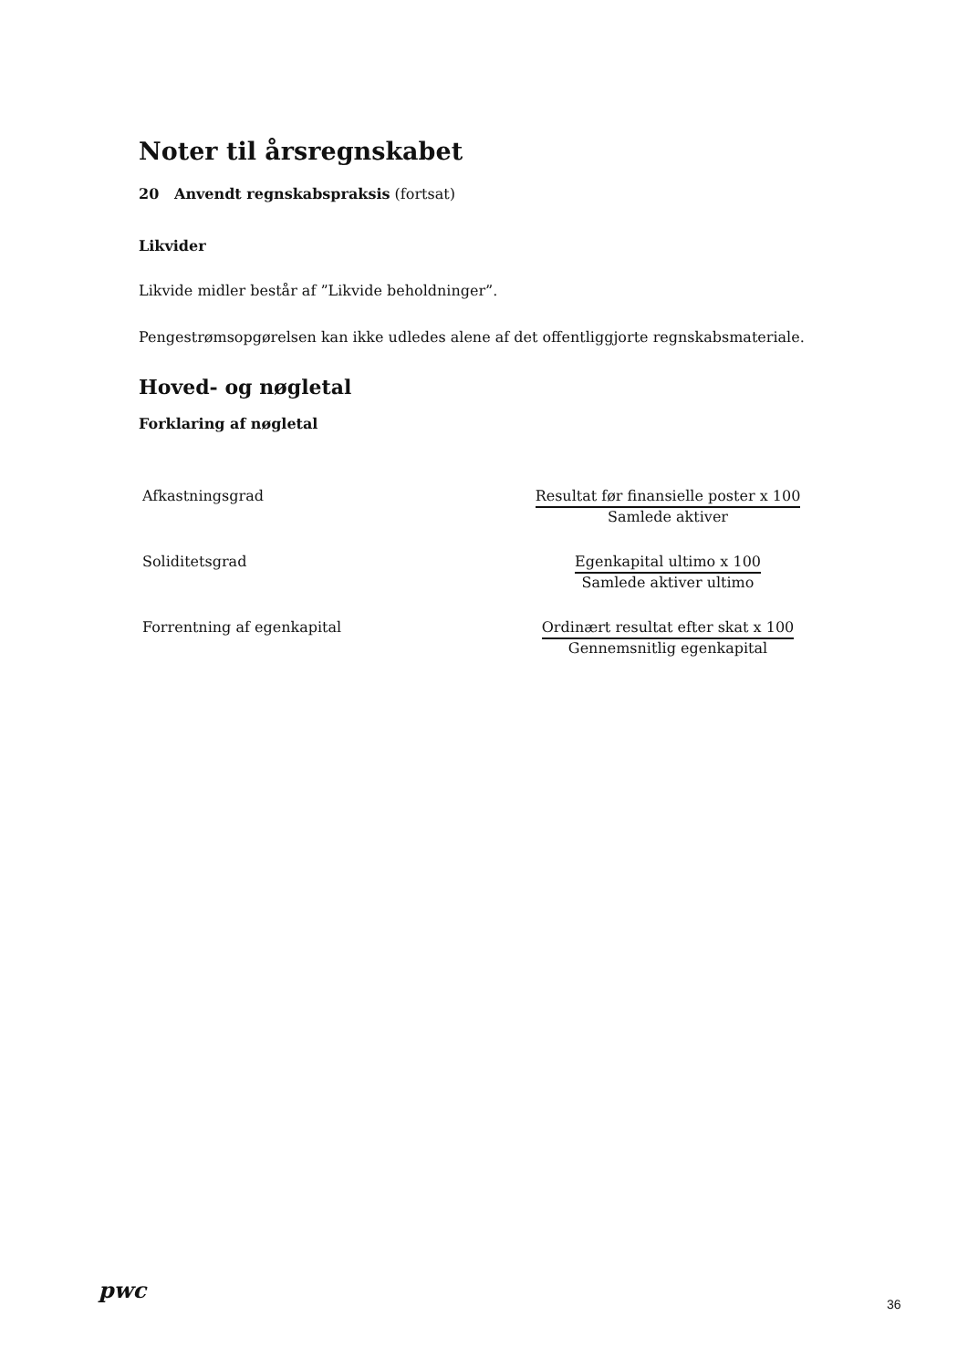Noter til årsregnskabet
20 Anvendt regnskabspraksis (fortsat)
Likvider
Likvide midler består af ”Likvide beholdninger”.
Pengestrømsopgørelsen kan ikke udledes alene af det offentliggjorte regnskabsmateriale.
Hoved- og nøgletal
Forklaring af nøgletal
| Afkastningsgrad | Resultat før finansielle poster x 100 Samlede aktiver |
| Soliditetsgrad | Egenkapital ultimo x 100 Samlede aktiver ultimo |
| Forrentning af egenkapital | Ordinært resultat efter skat x 100 Gennemsnitlig egenkapital |
pwc
36